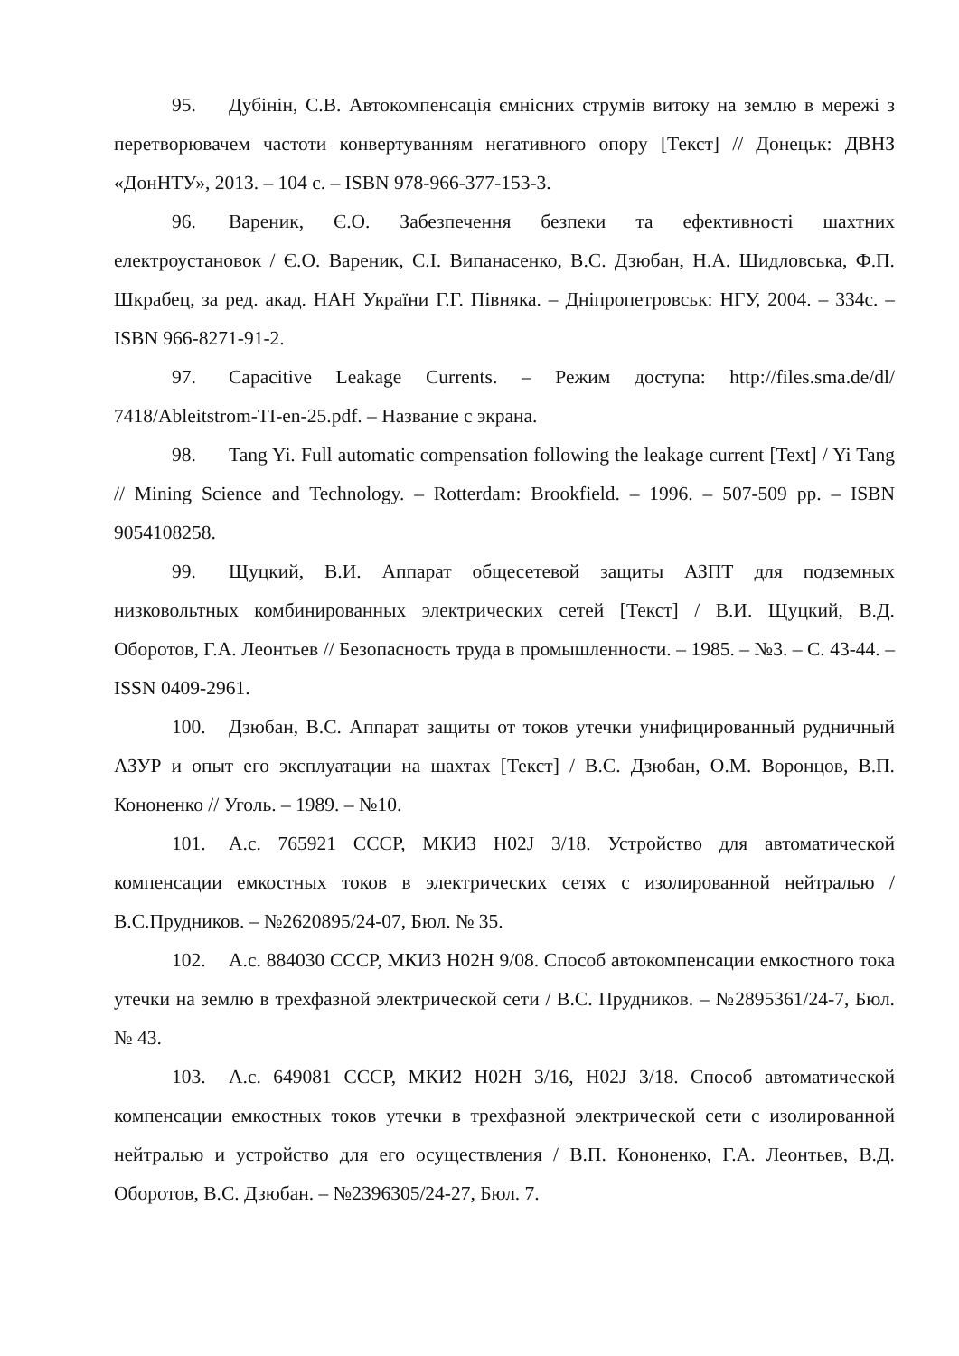95. Дубінін, С.В. Автокомпенсація ємнісних струмів витоку на землю в мережі з перетворювачем частоти конвертуванням негативного опору [Текст] // Донецьк: ДВНЗ «ДонНТУ», 2013. – 104 с. – ISBN 978-966-377-153-3.
96. Вареник, Є.О. Забезпечення безпеки та ефективності шахтних електроустановок / Є.О. Вареник, С.І. Випанасенко, В.С. Дзюбан, Н.А. Шидловська, Ф.П. Шкрабец, за ред. акад. НАН України Г.Г. Півняка. – Дніпропетровськ: НГУ, 2004. – 334с. – ISBN 966-8271-91-2.
97. Capacitive Leakage Currents. – Режим доступа: http://files.sma.de/dl/ 7418/Ableitstrom-TI-en-25.pdf. – Название с экрана.
98. Tang Yi. Full automatic compensation following the leakage current [Text] / Yi Tang // Mining Science and Technology. – Rotterdam: Brookfield. – 1996. – 507-509 pp. – ISBN 9054108258.
99. Щуцкий, В.И. Аппарат общесетевой защиты АЗПТ для подземных низковольтных комбинированных электрических сетей [Текст] / В.И. Щуцкий, В.Д. Оборотов, Г.А. Леонтьев // Безопасность труда в промышленности. – 1985. – №3. – С. 43-44. – ISSN 0409-2961.
100. Дзюбан, В.С. Аппарат защиты от токов утечки унифицированный рудничный АЗУР и опыт его эксплуатации на шахтах [Текст] / В.С. Дзюбан, О.М. Воронцов, В.П. Кононенко // Уголь. – 1989. – №10.
101. А.с. 765921 СССР, МКИ3 H02J 3/18. Устройство для автоматической компенсации емкостных токов в электрических сетях с изолированной нейтралью / В.С.Прудников. – №2620895/24-07, Бюл. № 35.
102. А.с. 884030 СССР, МКИ3 H02H 9/08. Способ автокомпенсации емкостного тока утечки на землю в трехфазной электрической сети / В.С. Прудников. – №2895361/24-7, Бюл. № 43.
103. А.с. 649081 СССР, МКИ2 H02H 3/16, H02J 3/18. Способ автоматической компенсации емкостных токов утечки в трехфазной электрической сети с изолированной нейтралью и устройство для его осуществления / В.П. Кононенко, Г.А. Леонтьев, В.Д. Оборотов, В.С. Дзюбан. – №2396305/24-27, Бюл. 7.